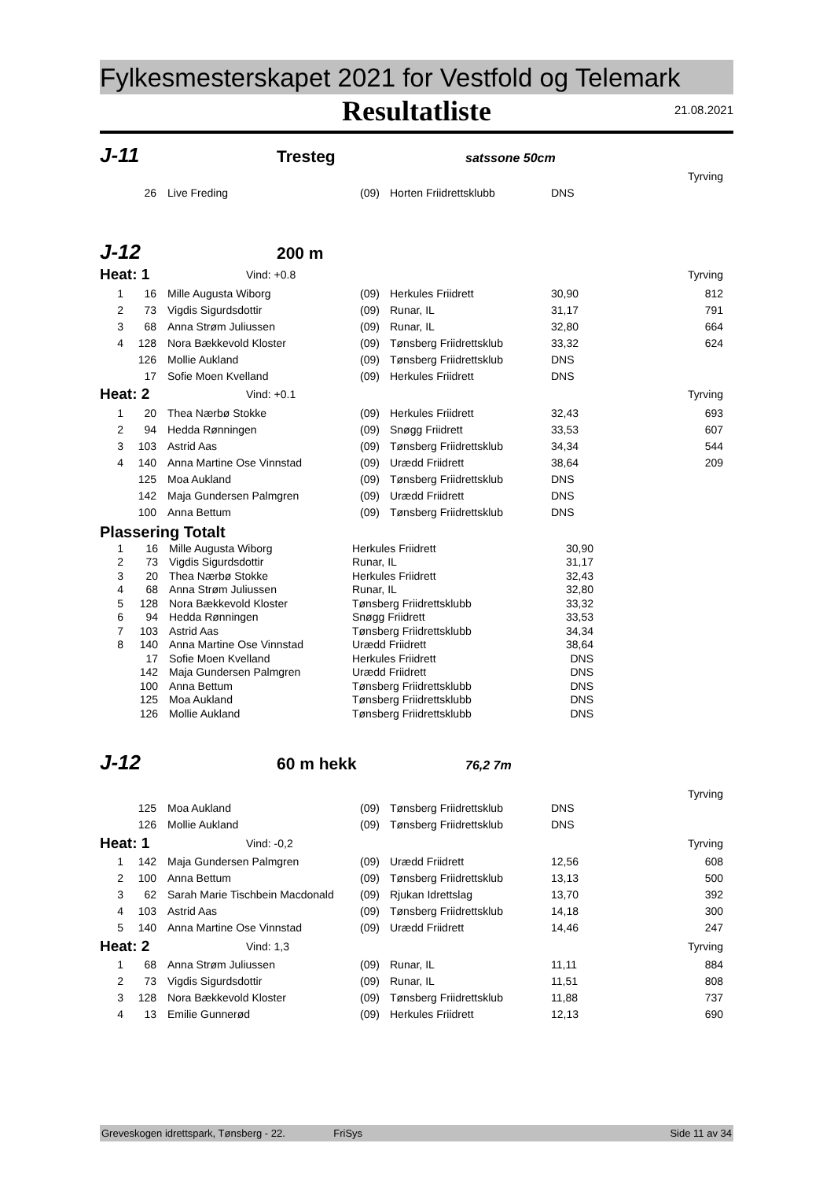Fylkesmesterskapet 2021 for Vestfold og Telemark
Resultatliste
21.08.2021
J-11 Tresteg satssone 50cm
| Tyrving | | | | | | |
| | 26 | Live Freding | (09) | Horten Friidrettsklubb | DNS | |
J-12 200 m
| Heat: 1 | | Vind: +0.8 | | | | Tyrving |
| 1 | 16 | Mille Augusta Wiborg | (09) | Herkules Friidrett | 30,90 | 812 |
| 2 | 73 | Vigdis Sigurdsdottir | (09) | Runar, IL | 31,17 | 791 |
| 3 | 68 | Anna Strøm Juliussen | (09) | Runar, IL | 32,80 | 664 |
| 4 | 128 | Nora Bækkevold Kloster | (09) | Tønsberg Friidrettsklub | 33,32 | 624 |
| | 126 | Mollie Aukland | (09) | Tønsberg Friidrettsklub | DNS | |
| | 17 | Sofie Moen Kvelland | (09) | Herkules Friidrett | DNS | |
| Heat: 2 | | Vind: +0.1 | | | | Tyrving |
| 1 | 20 | Thea Nærbø Stokke | (09) | Herkules Friidrett | 32,43 | 693 |
| 2 | 94 | Hedda Rønningen | (09) | Snøgg Friidrett | 33,53 | 607 |
| 3 | 103 | Astrid Aas | (09) | Tønsberg Friidrettsklub | 34,34 | 544 |
| 4 | 140 | Anna Martine Ose Vinnstad | (09) | Urædd Friidrett | 38,64 | 209 |
| | 125 | Moa Aukland | (09) | Tønsberg Friidrettsklub | DNS | |
| | 142 | Maja Gundersen Palmgren | (09) | Urædd Friidrett | DNS | |
| | 100 | Anna Bettum | (09) | Tønsberg Friidrettsklub | DNS | |
Plassering Totalt
| 1 | 16 | Mille Augusta Wiborg | Herkules Friidrett | 30,90 | |
| 2 | 73 | Vigdis Sigurdsdottir | Runar, IL | 31,17 | |
| 3 | 20 | Thea Nærbø Stokke | Herkules Friidrett | 32,43 | |
| 4 | 68 | Anna Strøm Juliussen | Runar, IL | 32,80 | |
| 5 | 128 | Nora Bækkevold Kloster | Tønsberg Friidrettsklubb | 33,32 | |
| 6 | 94 | Hedda Rønningen | Snøgg Friidrett | 33,53 | |
| 7 | 103 | Astrid Aas | Tønsberg Friidrettsklubb | 34,34 | |
| 8 | 140 | Anna Martine Ose Vinnstad | Urædd Friidrett | 38,64 | |
| | 17 | Sofie Moen Kvelland | Herkules Friidrett | DNS | |
| | 142 | Maja Gundersen Palmgren | Urædd Friidrett | DNS | |
| | 100 | Anna Bettum | Tønsberg Friidrettsklubb | DNS | |
| | 125 | Moa Aukland | Tønsberg Friidrettsklubb | DNS | |
| | 126 | Mollie Aukland | Tønsberg Friidrettsklubb | DNS | |
J-12 60 m hekk 76,2 7m
| Tyrving | | | | | | |
| | 125 | Moa Aukland | (09) | Tønsberg Friidrettsklub | DNS | |
| | 126 | Mollie Aukland | (09) | Tønsberg Friidrettsklub | DNS | |
| Heat: 1 | | Vind: -0,2 | | | | Tyrving |
| 1 | 142 | Maja Gundersen Palmgren | (09) | Urædd Friidrett | 12,56 | 608 |
| 2 | 100 | Anna Bettum | (09) | Tønsberg Friidrettsklub | 13,13 | 500 |
| 3 | 62 | Sarah Marie Tischbein Macdonald | (09) | Rjukan Idrettslag | 13,70 | 392 |
| 4 | 103 | Astrid Aas | (09) | Tønsberg Friidrettsklub | 14,18 | 300 |
| 5 | 140 | Anna Martine Ose Vinnstad | (09) | Urædd Friidrett | 14,46 | 247 |
| Heat: 2 | | Vind: 1,3 | | | | Tyrving |
| 1 | 68 | Anna Strøm Juliussen | (09) | Runar, IL | 11,11 | 884 |
| 2 | 73 | Vigdis Sigurdsdottir | (09) | Runar, IL | 11,51 | 808 |
| 3 | 128 | Nora Bækkevold Kloster | (09) | Tønsberg Friidrettsklub | 11,88 | 737 |
| 4 | 13 | Emilie Gunnerød | (09) | Herkules Friidrett | 12,13 | 690 |
Greveskogen idrettspark, Tønsberg - 22. FriSys Side 11 av 34